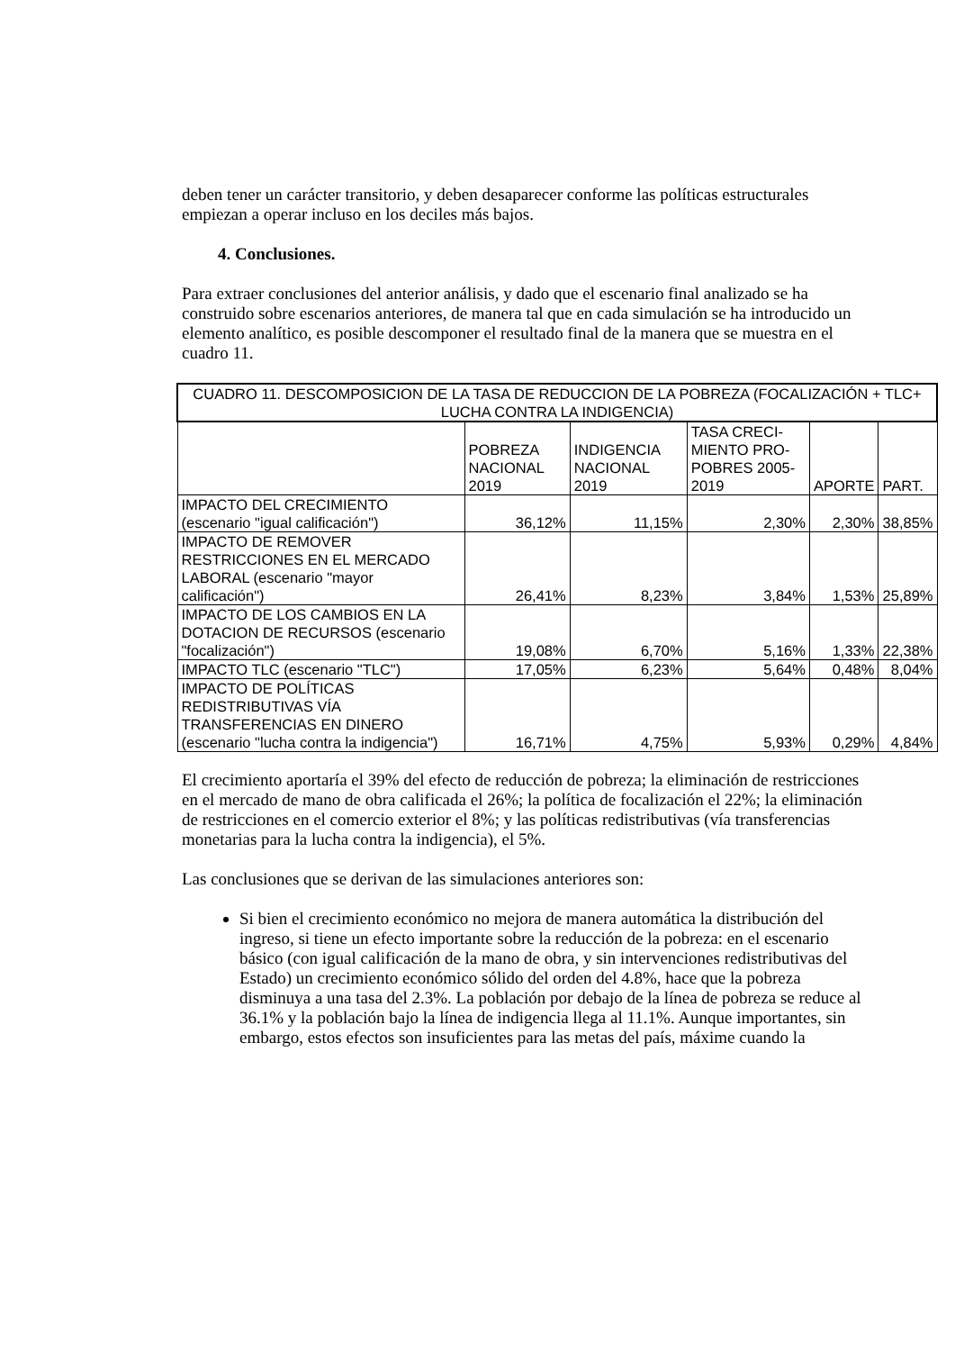deben tener un carácter transitorio, y deben desaparecer conforme las políticas estructurales empiezan a operar incluso en los deciles más bajos.
4. Conclusiones.
Para extraer conclusiones del anterior análisis, y dado que el escenario final analizado se ha construido sobre escenarios anteriores, de manera tal que en cada simulación se ha introducido un elemento analítico, es posible descomponer el resultado final de la manera que se muestra en el cuadro 11.
| CUADRO 11. DESCOMPOSICION DE LA TASA DE REDUCCION DE LA POBREZA (FOCALIZACIÓN + TLC+ LUCHA CONTRA LA INDIGENCIA) | | | | | |
| --- | --- | --- | --- | --- | --- |
| | POBREZA NACIONAL 2019 | INDIGENCIA NACIONAL 2019 | TASA CRECI-MIENTO PRO-POBRES 2005-2019 | APORTE | PART. |
| IMPACTO DEL CRECIMIENTO (escenario "igual calificación") | 36,12% | 11,15% | 2,30% | 2,30% | 38,85% |
| IMPACTO DE REMOVER RESTRICCIONES EN EL MERCADO LABORAL (escenario "mayor calificación") | 26,41% | 8,23% | 3,84% | 1,53% | 25,89% |
| IMPACTO DE LOS CAMBIOS EN LA DOTACION DE RECURSOS (escenario "focalización") | 19,08% | 6,70% | 5,16% | 1,33% | 22,38% |
| IMPACTO TLC (escenario "TLC") | 17,05% | 6,23% | 5,64% | 0,48% | 8,04% |
| IMPACTO DE POLÍTICAS REDISTRIBUTIVAS VÍA TRANSFERENCIAS EN DINERO (escenario "lucha contra la indigencia") | 16,71% | 4,75% | 5,93% | 0,29% | 4,84% |
El crecimiento aportaría el 39% del efecto de reducción de pobreza; la eliminación de restricciones en el mercado de mano de obra calificada el 26%; la política de focalización el 22%; la eliminación de restricciones en el comercio exterior el 8%; y las políticas redistributivas (vía transferencias monetarias para la lucha contra la indigencia), el 5%.
Las conclusiones que se derivan de las simulaciones anteriores son:
Si bien el crecimiento económico no mejora de manera automática la distribución del ingreso, si tiene un efecto importante sobre la reducción de la pobreza: en el escenario básico (con igual calificación de la mano de obra, y sin intervenciones redistributivas del Estado) un crecimiento económico sólido del orden del 4.8%, hace que la pobreza disminuya a una tasa del 2.3%. La población por debajo de la línea de pobreza se reduce al 36.1% y la población bajo la línea de indigencia llega al 11.1%. Aunque importantes, sin embargo, estos efectos son insuficientes para las metas del país, máxime cuando la